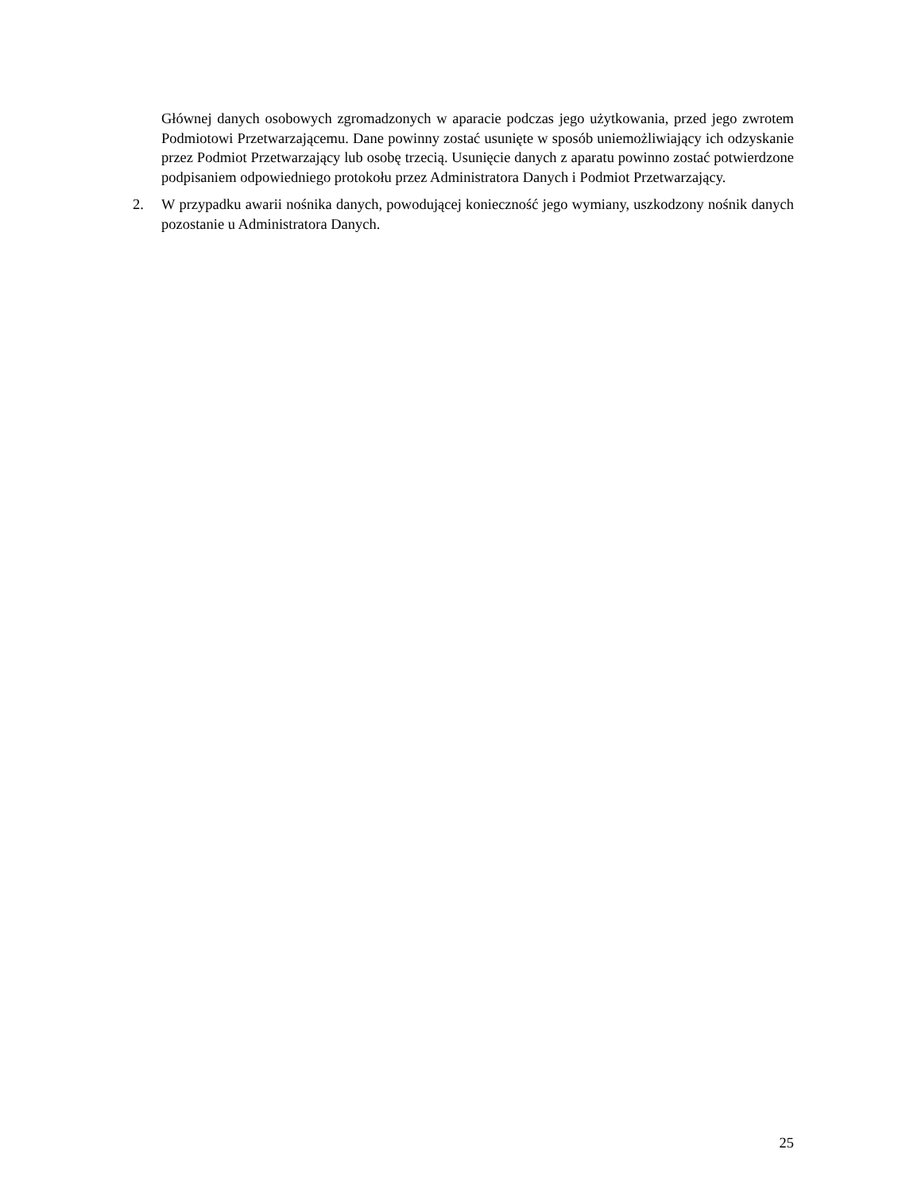Głównej danych osobowych zgromadzonych w aparacie podczas jego użytkowania, przed jego zwrotem Podmiotowi Przetwarzającemu. Dane powinny zostać usunięte w sposób uniemożliwiający ich odzyskanie przez Podmiot Przetwarzający lub osobę trzecią. Usunięcie danych z aparatu powinno zostać potwierdzone podpisaniem odpowiedniego protokołu przez Administratora Danych i Podmiot Przetwarzający.
2. W przypadku awarii nośnika danych, powodującej konieczność jego wymiany, uszkodzony nośnik danych pozostanie u Administratora Danych.
25